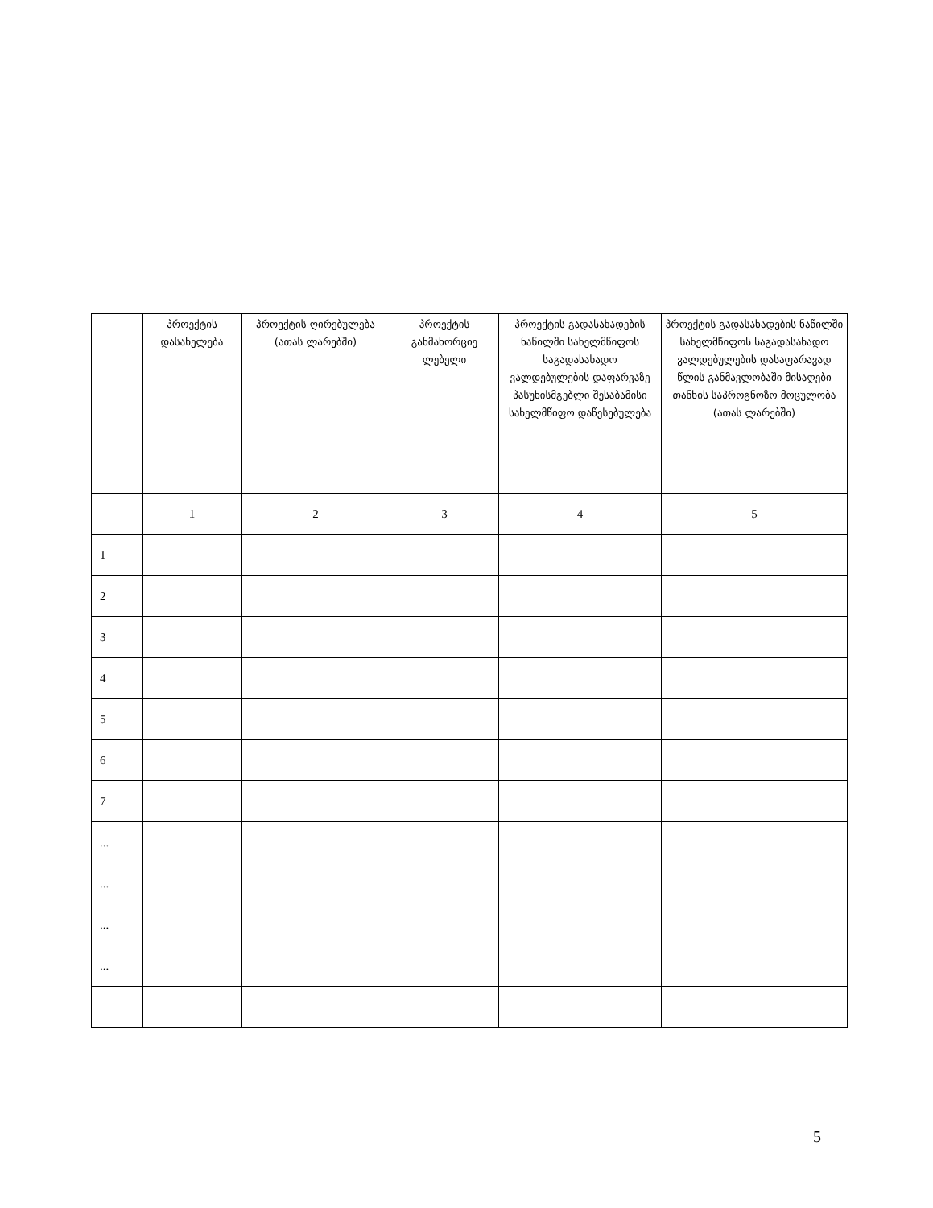| | პროექტის დასახელება | პროექტის ღირებულება (ათას ლარებში) | პროექტის განმახორციე ლებელი | პროექტის გადასახადების ნაწილში სახელმწიფოს საგადასახადო ვალდებულების დაფარვაზე პასუხისმგებლი შესაბამისი სახელმწიფო დაწესებულება | პროექტის გადასახადების ნაწილში სახელმწიფოს საგადასახადო ვალდებულების დასაფარავად წლის განმავლობაში მისაღები თანხის საპროგნოზო მოცულობა (ათას ლარებში) |
| --- | --- | --- | --- | --- | --- |
| | 1 | 2 | 3 | 4 | 5 |
| 1 | | | | | |
| 2 | | | | | |
| 3 | | | | | |
| 4 | | | | | |
| 5 | | | | | |
| 6 | | | | | |
| 7 | | | | | |
| ... | | | | | |
| ... | | | | | |
| ... | | | | | |
| ... | | | | | |
5